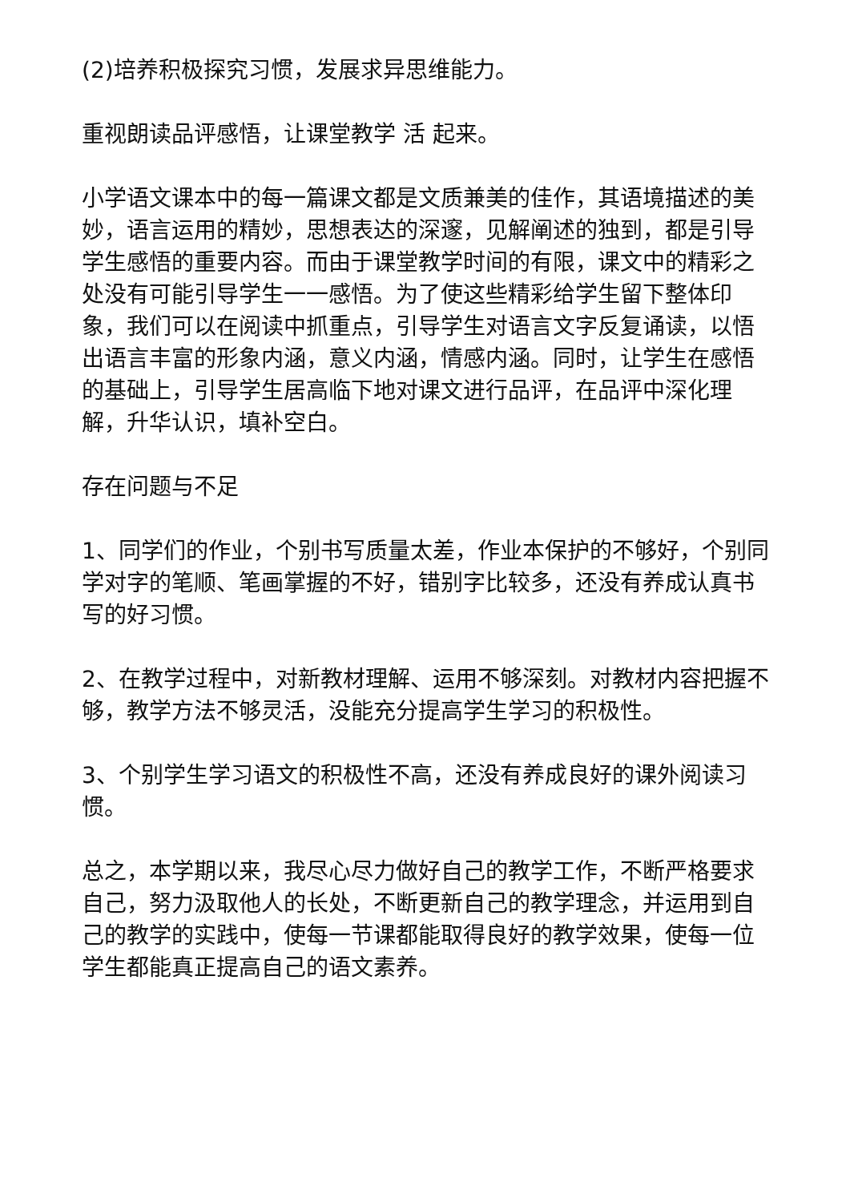(2)培养积极探究习惯，发展求异思维能力。
重视朗读品评感悟，让课堂教学 活 起来。
小学语文课本中的每一篇课文都是文质兼美的佳作，其语境描述的美妙，语言运用的精妙，思想表达的深邃，见解阐述的独到，都是引导学生感悟的重要内容。而由于课堂教学时间的有限，课文中的精彩之处没有可能引导学生一一感悟。为了使这些精彩给学生留下整体印象，我们可以在阅读中抓重点，引导学生对语言文字反复诵读，以悟出语言丰富的形象内涵，意义内涵，情感内涵。同时，让学生在感悟的基础上，引导学生居高临下地对课文进行品评，在品评中深化理解，升华认识，填补空白。
存在问题与不足
1、同学们的作业，个别书写质量太差，作业本保护的不够好，个别同学对字的笔顺、笔画掌握的不好，错别字比较多，还没有养成认真书写的好习惯。
2、在教学过程中，对新教材理解、运用不够深刻。对教材内容把握不够，教学方法不够灵活，没能充分提高学生学习的积极性。
3、个别学生学习语文的积极性不高，还没有养成良好的课外阅读习惯。
总之，本学期以来，我尽心尽力做好自己的教学工作，不断严格要求自己，努力汲取他人的长处，不断更新自己的教学理念，并运用到自己的教学的实践中，使每一节课都能取得良好的教学效果，使每一位学生都能真正提高自己的语文素养。